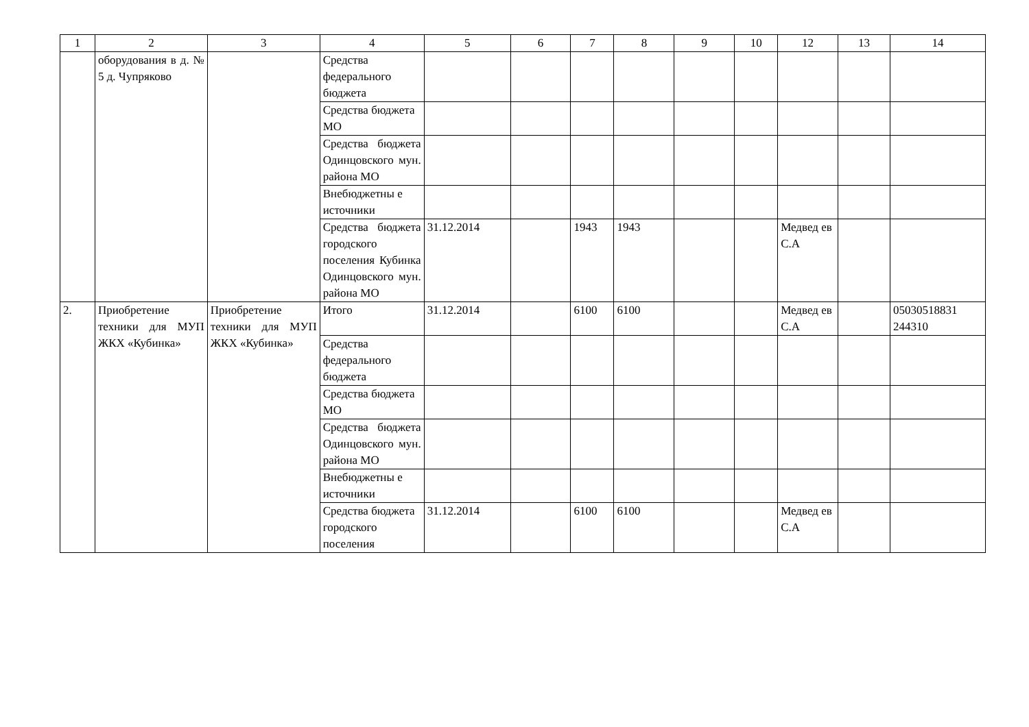| 1 | 2 | 3 | 4 | 5 | 6 | 7 | 8 | 9 | 10 | 12 | 13 | 14 |
| | оборудования в д. № 5 д. Чупряково | | Средства федерального бюджета | | | | | | | | | |
| | | | Средства бюджета МО | | | | | | | | | |
| | | | Средства бюджета Одинцовского мун. района МО | | | | | | | | | |
| | | | Внебюджетны е источники | | | | | | | | | |
| | | | Средства бюджета городского поселения Кубинка Одинцовского мун. района МО | 31.12.2014 | | 1943 | 1943 | | | Медвед ев С.А | | |
| 2. | Приобретение техники для МУП ЖКХ «Кубинка» | Приобретение техники для МУП ЖКХ «Кубинка» | Итого | 31.12.2014 | | 6100 | 6100 | | | Медвед ев С.А | | 05030518831 244310 |
| | | | Средства федерального бюджета | | | | | | | | | |
| | | | Средства бюджета МО | | | | | | | | | |
| | | | Средства бюджета Одинцовского мун. района МО | | | | | | | | | |
| | | | Внебюджетны е источники | | | | | | | | | |
| | | | Средства бюджета городского поселения | 31.12.2014 | | 6100 | 6100 | | | Медвед ев С.А | | |